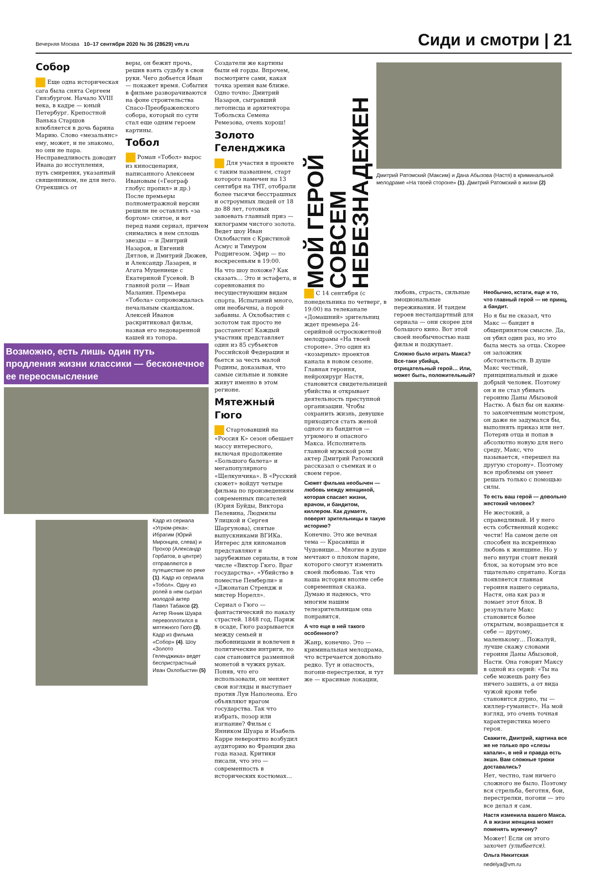Вечерняя Москва 10–17 сентября 2020 № 36 (28629) vm.ru
Сиди и смотри | 21
Собор
Еще одна историческая сага была снята Сергеем Гинзбургом. Начало XVIII века, в кадре — юный Петербург. Крепостной Ванька Старшов влюбляется в дочь барина Марию. Слово «мезальянс» ему, может, и не знакомо, но они не пара. Несправедливость доводит Ивана до исступления, путь смирения, указанный священником, не для него. Отрекшись от
веры, он бежит прочь, решив взять судьбу в свои руки. Чего добьется Иван — покажет время. События в фильме разворачиваются на фоне строительства Спасо-Преображенского собора, который по сути стал еще одним героем картины.
Тобол
Роман «Тобол» вырос из киносценария, написанного Алексеем Ивановым («Географ глобус пропил» и др.) После премьеры полнометражной версии решили не оставлять «за бортом» снятое, и вот перед нами сериал, причем снимались в нем сплошь звезды — и Дмитрий Назаров, и Евгений Дятлов, и Дмитрий Дюжев, и Александр Лазарев, и Агата Муцениеце с Екатериной Гусевой. В главной роли — Иван Маланин. Премьера «Тобола» сопровождалась печальным скандалом. Алексей Иванов раскритиковал фильм, назвав его недоваренной кашей из топора.
Возможно, есть лишь один путь продления жизни классики — бесконечное ее переосмысление
Кадр из сериала «Угрюм-река»: Ибрагим (Юрий Миронцев, слева) и Прохор (Александр Горбатов, в центре) отправляются в путешествие по реке (1). Кадр из сериала «Тобол». Одну из ролей в нем сыграл молодой актер Павел Табаков (2). Актер Янник Шуара перевоплотился в мятежного Гюго (3). Кадр из фильма «Собор» (4). Шоу «Золото Геленджика» ведет беспристрастный Иван Охлобыстин (5)
Создатели же картины были ей горды. Впрочем, посмотрите сами, какая точка зрения вам ближе. Одно точно: Дмитрий Назаров, сыгравший летописца и архитектора Тобольска Семена Ремезова, очень хорош!
Золото Геленджика
Для участия в проекте с таким названием, старт которого намечен на 13 сентября на ТНТ, отобрали более тысячи бесстрашных и остроумных людей от 18 до 88 лет, готовых завоевать главный приз — килограмм чистого золота. Ведет шоу Иван Охлобыстин с Кристиной Асмус и Тимуром Родригезом. Эфир — по воскресеньям в 19:00.
На что шоу похоже? Как сказать… Это и эстафета, и соревнования по несуществующим видам спорта. Испытаний много, они необычны, а порой забавны. А Охлобыстин с золотом так просто не расстанется! Каждый участник представляет один из 85 субъектов Российской Федерации и бьется за честь малой Родины, доказывая, что самые сильные и ловкие живут именно в этом регионе.
Мятежный Гюго
Стартовавший на «Россия К» сезон обещает массу интересного, включая продолжение «Большого балета» и мегапопулярного «Щелкунчика». В «Русский сюжет» войдут четыре фильма по произведениям современных писателей (Юрия Буйды, Виктора Пелевина, Людмилы Улицкой и Сергея Шаргунова), снятые выпускниками ВГИКа. Интерес для киноманов представляют и зарубежные сериалы, в том числе «Виктор Гюго. Враг государства». «Убийство в поместье Пемберли» и «Джонатан Стрендж и мистер Норелл».
Сериал о Гюго — фантастический по накалу страстей. 1848 год, Париж в осаде, Гюго разрывается между семьей и любовницами и вовлечен в политические интриги, но сам становится разменной монетой в чужих руках. Поняв, что его использовали, он меняет свои взгляды и выступает против Луи Наполеона. Его объявляют врагом государства. Так что избрать, позор или изгнание? Фильм с Янником Шуара и Изабель Карре невероятно возбудил аудиторию во Франции два года назад. Критики писали, что это — современность в исторических костюмах…
МОЙ ГЕРОЙ СОВСЕМ НЕБЕЗНАДЕЖЕН
Дмитрий Ратомский (Максим) и Дана Абызова (Настя) в криминальной мелодраме «На твоей стороне» (1). Дмитрий Ратомский в жизни (2)
С 14 сентября (с понедельника по четверг, в 19:00) на телеканале «Домашний» зрительниц ждет премьера 24-серийной остросюжетной мелодрамы «На твоей стороне». Это один из «козырных» проектов канала в новом сезоне. Главная героиня, нейрохирург Настя, становится свидетельницей убийства и открывает деятельность преступной организации. Чтобы сохранить жизнь, девушке приходится стать женой одного из бандитов — угрюмого и опасного Макса. Исполнитель главной мужской роли актер Дмитрий Ратомский рассказал о съемках и о своем герое.
Сюжет фильма необычен — любовь между женщиной, которая спасает жизни, врачом, и бандитом, киллером. Как думаете, поверят зрительницы в такую историю?
Конечно. Это же вечная тема — Красавица и Чудовище… Многие в душе мечтают о плохом парне, которого смогут изменить своей любовью. Так что наша история вполне себе современная сказка. Думаю и надеюсь, что многим нашим телезрительницам она понравится.
А что еще в ней такого особенного?
Жанр, конечно. Это — криминальная мелодрама, что встречается довольно редко. Тут и опасность, погони-перестрелки, и тут же — красивые локации,
любовь, страсть, сильные эмоциональные переживания. И тандем героев нестандартный для сериала — они скорее для большого кино. Вот этой своей необычностью наш фильм и подкупает.
Сложно было играть Макса? Все-таки убийца, отрицательный герой… Или, может быть, положительный?
Необычно, кстати, еще и то, что главный герой — не принц, а бандит.
Но я бы не сказал, что Макс — бандит в общепринятом смысле. Да, он убил один раз, но это была месть за отца. Скорее он заложник обстоятельств. В душе Макс честный, принципиальный и даже добрый человек. Поэтому он и не стал убивать героиню Даны Абызовой Настю. А был бы он каким-то законченным монстром, он даже не задумался бы, выполнять приказ или нет. Потеряв отца и попав в абсолютно новую для него среду, Макс, что называется, «перешел на другую сторону». Поэтому все проблемы он умеет решать только с помощью силы.
То есть ваш герой — довольно жестокий человек?
Не жестокий, а справедливый. И у него есть собственный кодекс чести! На самом деле он способен на искреннюю любовь к женщине. Но у него внутри стоит некий блок, за которым это все тщательно спрятано. Когда появляется главная героиня нашего сериала, Настя, она как раз и ломает этот блок. В результате Макс становится более открытым, возвращается к себе — другому, маленькому… Пожалуй, лучше скажу словами героини Даны Абызовой, Насти. Она говорит Максу в одной из серий: «Ты на себе можешь рану без ничего зашить, а от вида чужой крови тебе становится дурно, ты — киллер-гуманист». На мой взгляд, это очень точная характеристика моего героя.
Скажите, Дмитрий, картина все же не только про «слезы капали», в ней и правда есть экшн. Вам сложные трюки доставались?
Нет, честно, там ничего сложного не было. Поэтому вся стрельба, беготня, бои, перестрелки, погони — это все делал я сам.
Настя изменила вашего Макса. А в жизни женщина может поменять мужчину?
Может! Если он этого захочет (улыбается).
Ольга Никитская
nedelya@vm.ru